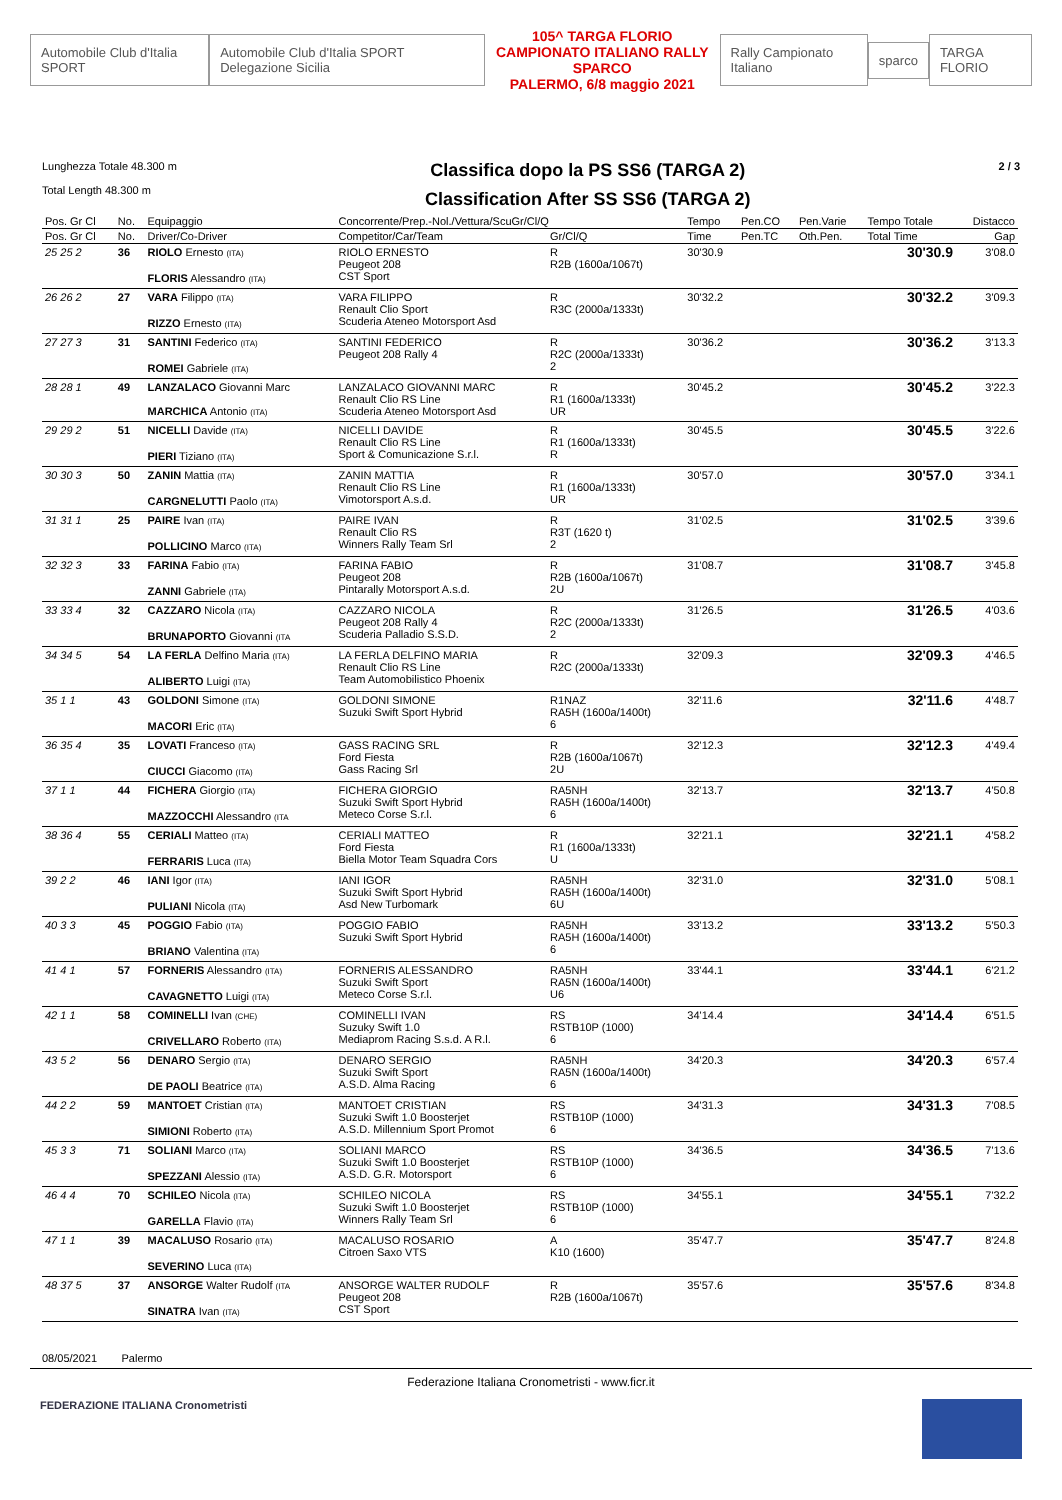Automobile Club d'Italia SPORT
Automobile Club d'Italia SPORT Delegazione Sicilia
105^ TARGA FLORIO
CAMPIONATO ITALIANO RALLY SPARCO
PALERMO, 6/8 maggio 2021
Rally Campionato Italiano sparco TARGA FLORIO
Lunghezza Totale 48.300 m
Total Length 48.300 m
Classifica dopo la PS SS6 (TARGA 2)
Classification After SS SS6 (TARGA 2)
2 / 3
| Pos. Gr Cl | No. | Equipaggio | Concorrente/Prep.-Nol./Vettura/ScuGr/Cl/Q | | Tempo | Pen.CO | Pen.Varie | Tempo Totale | Distacco |
| --- | --- | --- | --- | --- | --- | --- | --- | --- | --- |
| Pos. Gr Cl | No. | Driver/Co-Driver | Competitor/Car/Team | Gr/Cl/Q | Time | Pen.TC | Oth.Pen. | Total Time | Gap |
| 25 25 2 | 36 | RIOLO Ernesto (ITA) FLORIS Alessandro (ITA) | RIOLO ERNESTO Peugeot 208 CST Sport | R R2B (1600a/1067t) | 30'30.9 | | | 30'30.9 | 3'08.0 |
| 26 26 2 | 27 | VARA Filippo (ITA) RIZZO Ernesto (ITA) | VARA FILIPPO Renault Clio Sport Scuderia Ateneo Motorsport Asd | R R3C (2000a/1333t) | 30'32.2 | | | 30'32.2 | 3'09.3 |
| 27 27 3 | 31 | SANTINI Federico (ITA) ROMEI Gabriele (ITA) | SANTINI FEDERICO Peugeot 208 Rally 4 | R R2C (2000a/1333t) 2 | 30'36.2 | | | 30'36.2 | 3'13.3 |
| 28 28 1 | 49 | LANZALACO Giovanni Marc MARCHICA Antonio (ITA) | LANZALACO GIOVANNI MARC Renault Clio RS Line Scuderia Ateneo Motorsport Asd | R R1 (1600a/1333t) UR | 30'45.2 | | | 30'45.2 | 3'22.3 |
| 29 29 2 | 51 | NICELLI Davide (ITA) PIERI Tiziano (ITA) | NICELLI DAVIDE Renault Clio RS Line Sport & Comunicazione S.r.l. | R R1 (1600a/1333t) R | 30'45.5 | | | 30'45.5 | 3'22.6 |
| 30 30 3 | 50 | ZANIN Mattia (ITA) CARGNELUTTI Paolo (ITA) | ZANIN MATTIA Renault Clio RS Line Vimotorsport A.s.d. | R R1 (1600a/1333t) UR | 30'57.0 | | | 30'57.0 | 3'34.1 |
| 31 31 1 | 25 | PAIRE Ivan (ITA) POLLICINO Marco (ITA) | PAIRE IVAN Renault Clio RS Winners Rally Team Srl | R R3T (1620 t) 2 | 31'02.5 | | | 31'02.5 | 3'39.6 |
| 32 32 3 | 33 | FARINA Fabio (ITA) ZANNI Gabriele (ITA) | FARINA FABIO Peugeot 208 Pintarally Motorsport A.s.d. | R R2B (1600a/1067t) 2U | 31'08.7 | | | 31'08.7 | 3'45.8 |
| 33 33 4 | 32 | CAZZARO Nicola (ITA) BRUNAPORTO Giovanni (ITA | CAZZARO NICOLA Peugeot 208 Rally 4 Scuderia Palladio S.S.D. | R R2C (2000a/1333t) 2 | 31'26.5 | | | 31'26.5 | 4'03.6 |
| 34 34 5 | 54 | LA FERLA Delfino Maria (ITA) ALIBERTO Luigi (ITA) | LA FERLA DELFINO MARIA Renault Clio RS Line Team Automobilistico Phoenix | R R2C (2000a/1333t) | 32'09.3 | | | 32'09.3 | 4'46.5 |
| 35 1 1 | 43 | GOLDONI Simone (ITA) MACORI Eric (ITA) | GOLDONI SIMONE Suzuki Swift Sport Hybrid | R1NAZ RA5H (1600a/1400t) 6 | 32'11.6 | | | 32'11.6 | 4'48.7 |
| 36 35 4 | 35 | LOVATI Franceso (ITA) CIUCCI Giacomo (ITA) | GASS RACING SRL Ford Fiesta Gass Racing Srl | R R2B (1600a/1067t) 2U | 32'12.3 | | | 32'12.3 | 4'49.4 |
| 37 1 1 | 44 | FICHERA Giorgio (ITA) MAZZOCCHI Alessandro (ITA | FICHERA GIORGIO Suzuki Swift Sport Hybrid Meteco Corse S.r.l. | RA5NH RA5H (1600a/1400t) 6 | 32'13.7 | | | 32'13.7 | 4'50.8 |
| 38 36 4 | 55 | CERIALI Matteo (ITA) FERRARIS Luca (ITA) | CERIALI MATTEO Ford Fiesta Biella Motor Team Squadra Cors | R R1 (1600a/1333t) U | 32'21.1 | | | 32'21.1 | 4'58.2 |
| 39 2 2 | 46 | IANI Igor (ITA) PULIANI Nicola (ITA) | IANI IGOR Suzuki Swift Sport Hybrid Asd New Turbomark | RA5NH RA5H (1600a/1400t) 6U | 32'31.0 | | | 32'31.0 | 5'08.1 |
| 40 3 3 | 45 | POGGIO Fabio (ITA) BRIANO Valentina (ITA) | POGGIO FABIO Suzuki Swift Sport Hybrid | RA5NH RA5H (1600a/1400t) 6 | 33'13.2 | | | 33'13.2 | 5'50.3 |
| 41 4 1 | 57 | FORNERIS Alessandro (ITA) CAVAGNETTO Luigi (ITA) | FORNERIS ALESSANDRO Suzuki Swift Sport Meteco Corse S.r.l. | RA5NH RA5N (1600a/1400t) U6 | 33'44.1 | | | 33'44.1 | 6'21.2 |
| 42 1 1 | 58 | COMINELLI Ivan (CHE) CRIVELLARO Roberto (ITA) | COMINELLI IVAN Suzuky Swift 1.0 Mediaprom Racing S.s.d. A R.l. | RS RSTB10P (1000) 6 | 34'14.4 | | | 34'14.4 | 6'51.5 |
| 43 5 2 | 56 | DENARO Sergio (ITA) DE PAOLI Beatrice (ITA) | DENARO SERGIO Suzuki Swift Sport A.S.D. Alma Racing | RA5NH RA5N (1600a/1400t) 6 | 34'20.3 | | | 34'20.3 | 6'57.4 |
| 44 2 2 | 59 | MANTOET Cristian (ITA) SIMIONI Roberto (ITA) | MANTOET CRISTIAN Suzuki Swift 1.0 Boosterjet A.S.D. Millennium Sport Promot | RS RSTB10P (1000) 6 | 34'31.3 | | | 34'31.3 | 7'08.5 |
| 45 3 3 | 71 | SOLIANI Marco (ITA) SPEZZANI Alessio (ITA) | SOLIANI MARCO Suzuki Swift 1.0 Boosterjet A.S.D. G.R. Motorsport | RS RSTB10P (1000) 6 | 34'36.5 | | | 34'36.5 | 7'13.6 |
| 46 4 4 | 70 | SCHILEO Nicola (ITA) GARELLA Flavio (ITA) | SCHILEO NICOLA Suzuki Swift 1.0 Boosterjet Winners Rally Team Srl | RS RSTB10P (1000) 6 | 34'55.1 | | | 34'55.1 | 7'32.2 |
| 47 1 1 | 39 | MACALUSO Rosario (ITA) SEVERINO Luca (ITA) | MACALUSO ROSARIO Citroen Saxo VTS | A K10 (1600) | 35'47.7 | | | 35'47.7 | 8'24.8 |
| 48 37 5 | 37 | ANSORGE Walter Rudolf (ITA SINATRA Ivan (ITA) | ANSORGE WALTER RUDOLF Peugeot 208 CST Sport | R R2B (1600a/1067t) | 35'57.6 | | | 35'57.6 | 8'34.8 |
08/05/2021 Palermo
Federazione Italiana Cronometristi - www.ficr.it
FEDERAZIONE ITALIANA Cronometristi